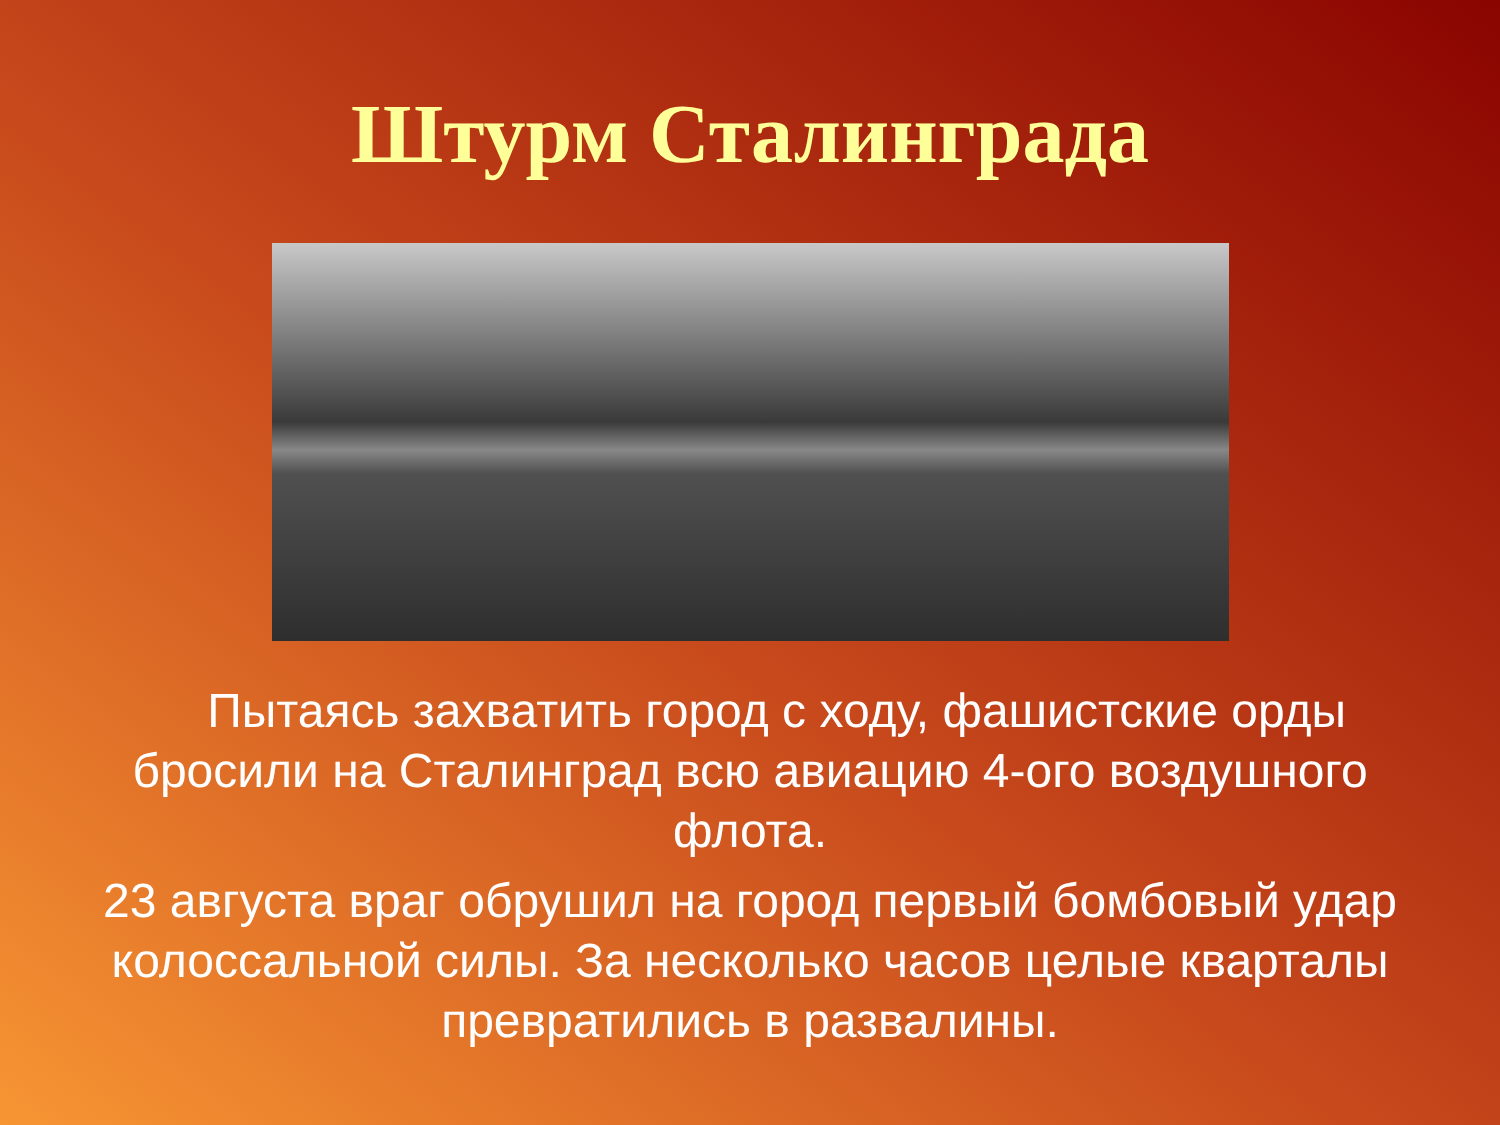Штурм Сталинграда
Пытаясь захватить город с ходу, фашистские орды бросили на Сталинград всю авиацию 4-ого воздушного флота.
23 августа враг обрушил на город первый бомбовый удар колоссальной силы. За несколько часов целые кварталы превратились в развалины.